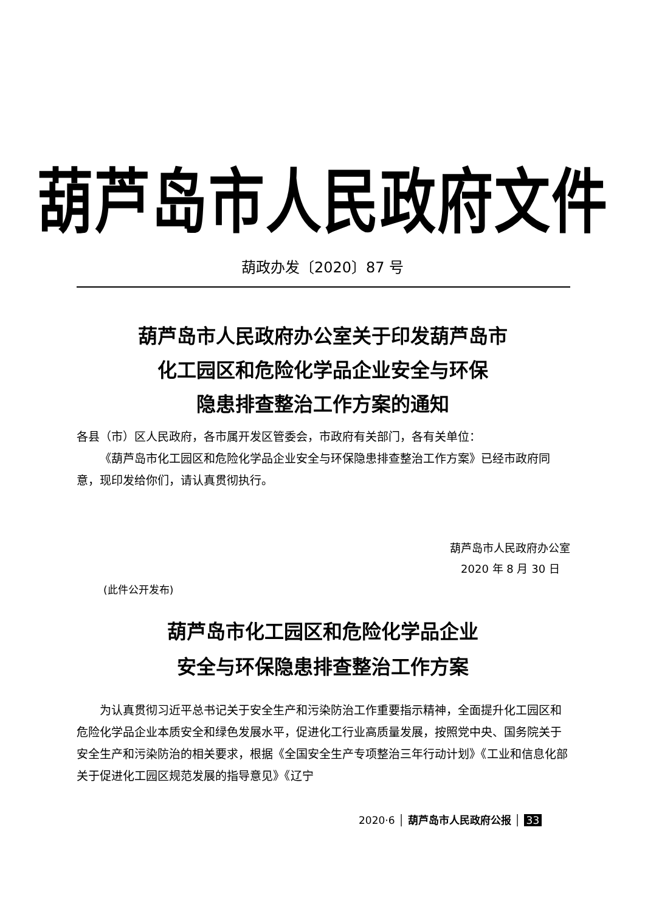葫芦岛市人民政府文件
葫政办发〔2020〕87 号
葫芦岛市人民政府办公室关于印发葫芦岛市
化工园区和危险化学品企业安全与环保
隐患排查整治工作方案的通知
各县（市）区人民政府，各市属开发区管委会，市政府有关部门，各有关单位：
《葫芦岛市化工园区和危险化学品企业安全与环保隐患排查整治工作方案》已经市政府同意，现印发给你们，请认真贯彻执行。
葫芦岛市人民政府办公室
2020 年 8 月 30 日
(此件公开发布)
葫芦岛市化工园区和危险化学品企业
安全与环保隐患排查整治工作方案
为认真贯彻习近平总书记关于安全生产和污染防治工作重要指示精神，全面提升化工园区和危险化学品企业本质安全和绿色发展水平，促进化工行业高质量发展，按照党中央、国务院关于安全生产和污染防治的相关要求，根据《全国安全生产专项整治三年行动计划》《工业和信息化部关于促进化工园区规范发展的指导意见》《辽宁
2020·6 │ 葫芦岛市人民政府公报 │ 33